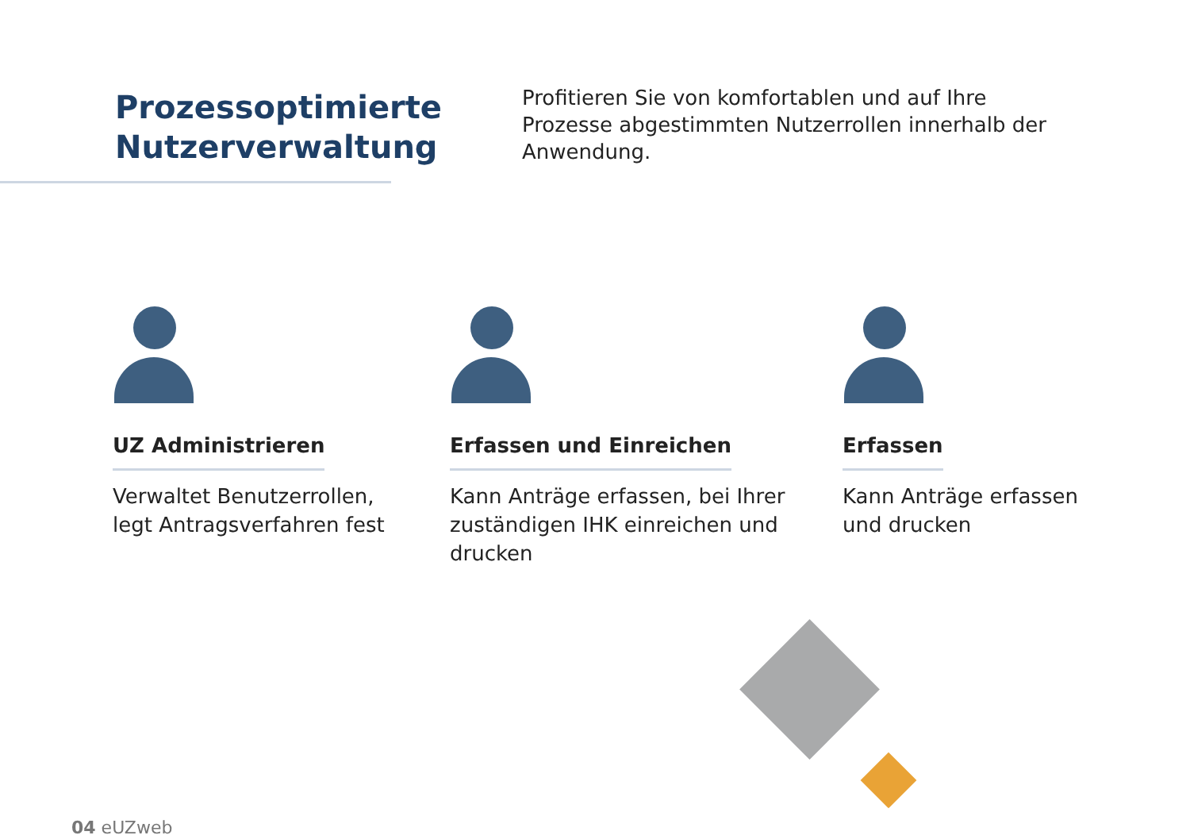Prozessoptimierte
Nutzerverwaltung
Profitieren Sie von komfortablen und auf Ihre Prozesse abgestimmten Nutzerrollen innerhalb der Anwendung.
UZ Administrieren
Verwaltet Benutzerrollen,
legt Antragsverfahren fest
Erfassen und Einreichen
Kann Anträge erfassen, bei Ihrer zuständigen IHK einreichen und drucken
Erfassen
Kann Anträge erfassen
und drucken
04 eUZweb